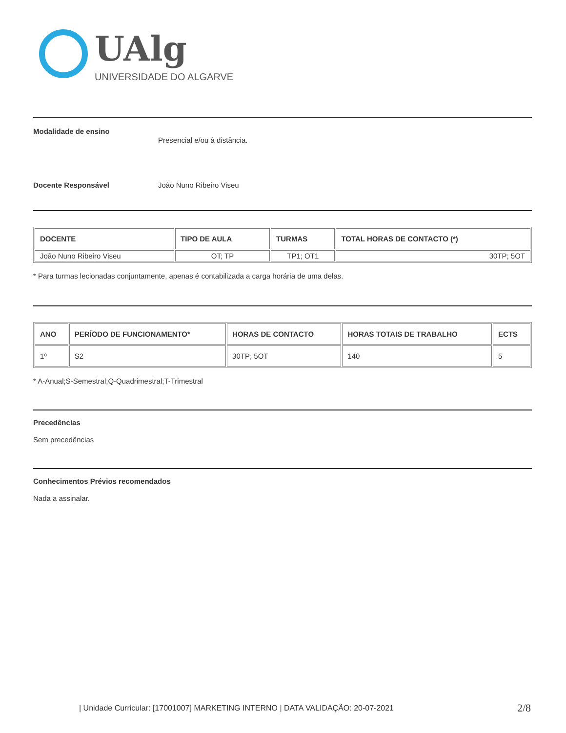UAlg
UNIVERSIDADE DO ALGARVE
Modalidade de ensino
Presencial e/ou à distância.
Docente Responsável João Nuno Ribeiro Viseu
| DOCENTE | TIPO DE AULA | TURMAS | TOTAL HORAS DE CONTACTO (*) |
| --- | --- | --- | --- |
| João Nuno Ribeiro Viseu | OT; TP | TP1; OT1 | 30TP; 5OT |
* Para turmas lecionadas conjuntamente, apenas é contabilizada a carga horária de uma delas.
| ANO | PERÍODO DE FUNCIONAMENTO* | HORAS DE CONTACTO | HORAS TOTAIS DE TRABALHO | ECTS |
| --- | --- | --- | --- | --- |
| 1º | S2 | 30TP; 5OT | 140 | 5 |
* A-Anual;S-Semestral;Q-Quadrimestral;T-Trimestral
Precedências
Sem precedências
Conhecimentos Prévios recomendados
Nada a assinalar.
| Unidade Curricular: [17001007] MARKETING INTERNO | DATA VALIDAÇÃO: 20-07-2021
2/8